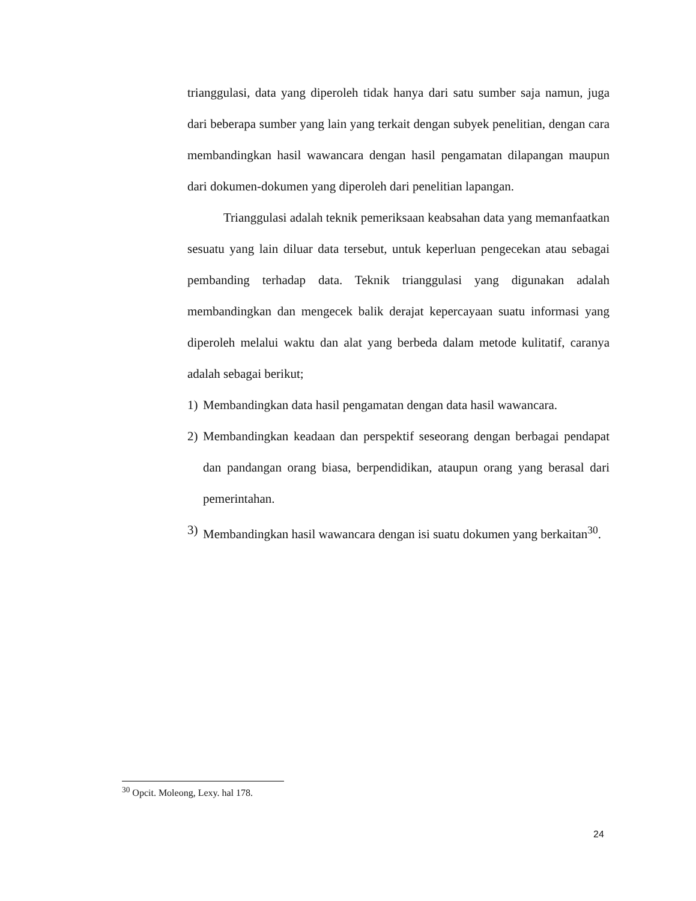trianggulasi, data yang diperoleh tidak hanya dari satu sumber saja namun, juga dari beberapa sumber yang lain yang terkait dengan subyek penelitian, dengan cara membandingkan hasil wawancara dengan hasil pengamatan dilapangan maupun dari dokumen-dokumen yang diperoleh dari penelitian lapangan.
Trianggulasi adalah teknik pemeriksaan keabsahan data yang memanfaatkan sesuatu yang lain diluar data tersebut, untuk keperluan pengecekan atau sebagai pembanding terhadap data. Teknik trianggulasi yang digunakan adalah membandingkan dan mengecek balik derajat kepercayaan suatu informasi yang diperoleh melalui waktu dan alat yang berbeda dalam metode kulitatif, caranya adalah sebagai berikut;
1) Membandingkan data hasil pengamatan dengan data hasil wawancara.
2) Membandingkan keadaan dan perspektif seseorang dengan berbagai pendapat dan pandangan orang biasa, berpendidikan, ataupun orang yang berasal dari pemerintahan.
3) Membandingkan hasil wawancara dengan isi suatu dokumen yang berkaitan<sup>30</sup>.
<sup>30</sup> Opcit. Moleong, Lexy. hal 178.
24